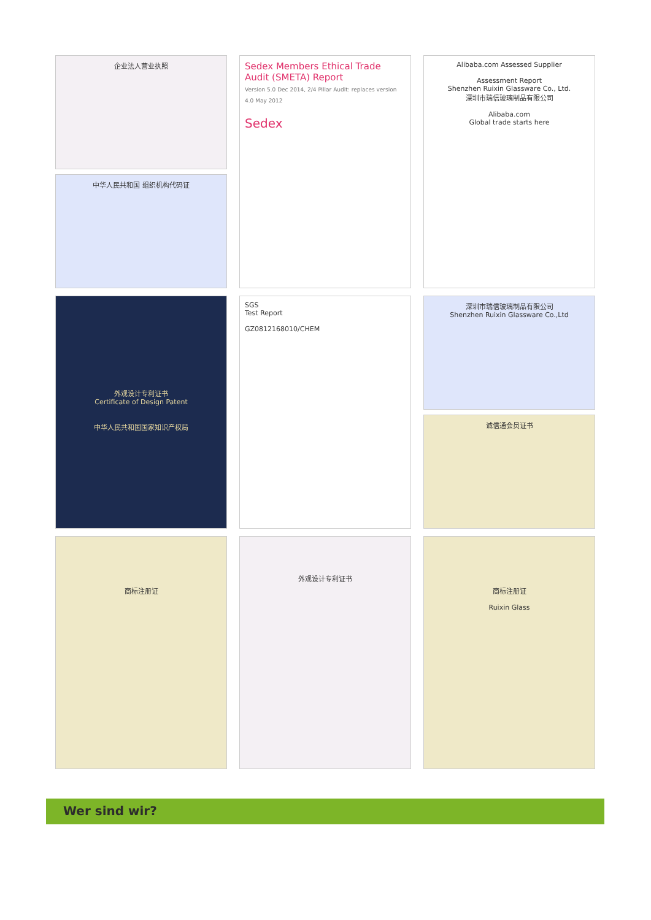企业法人营业执照
中华人民共和国 组织机构代码证
Sedex Members Ethical Trade Audit (SMETA) Report
Version 5.0 Dec 2014, 2/4 Pillar Audit: replaces version 4.0 May 2012
Sedex
Alibaba.com Assessed Supplier
Assessment Report
Shenzhen Ruixin Glassware Co., Ltd.
深圳市瑞信玻璃制品有限公司
Alibaba.com
Global trade starts here
外观设计专利证书
Certificate of Design Patent
中华人民共和国国家知识产权局
SGS
Test Report
GZ0812168010/CHEM
深圳市瑞信玻璃制品有限公司
Shenzhen Ruixin Glassware Co.,Ltd
诚信通会员证书
商标注册证
外观设计专利证书
商标注册证
Ruixin Glass
Wer sind wir?